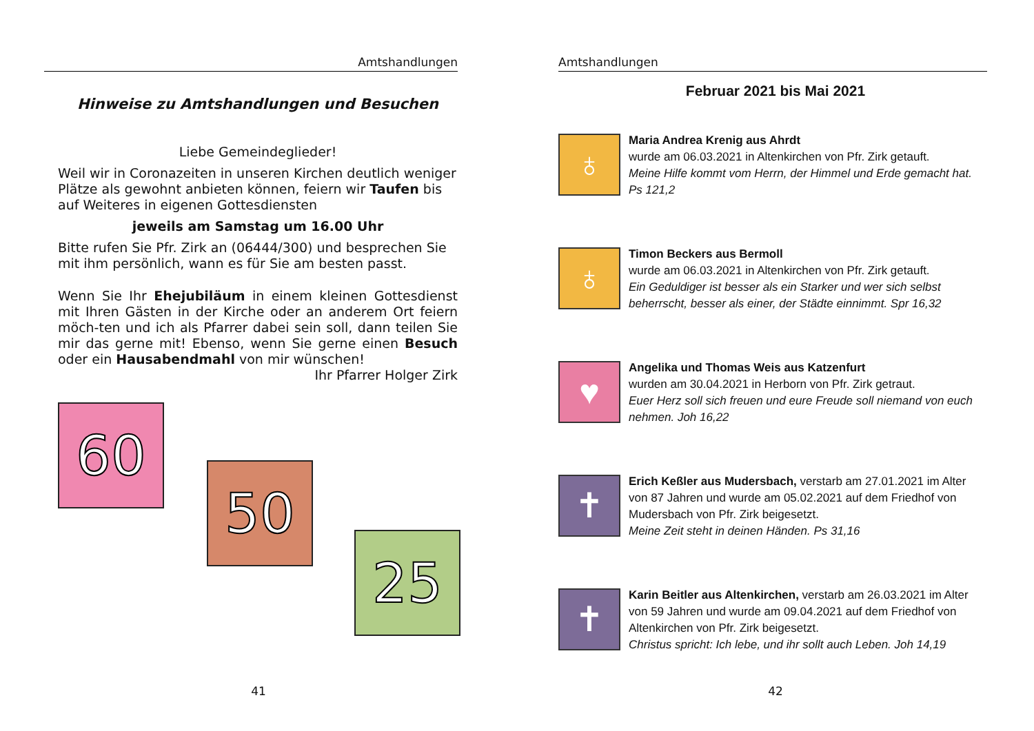Amtshandlungen
Hinweise zu Amtshandlungen und Besuchen
Liebe Gemeindeglieder!
Weil wir in Coronazeiten in unseren Kirchen deutlich weniger Plätze als gewohnt anbieten können, feiern wir Taufen bis auf Weiteres in eigenen Gottesdiensten
jeweils am Samstag um 16.00 Uhr
Bitte rufen Sie Pfr. Zirk an (06444/300) und besprechen Sie mit ihm persönlich, wann es für Sie am besten passt.
Wenn Sie Ihr Ehejubiläum in einem kleinen Gottesdienst mit Ihren Gästen in der Kirche oder an anderem Ort feiern möch-ten und ich als Pfarrer dabei sein soll, dann teilen Sie mir das gerne mit! Ebenso, wenn Sie gerne einen Besuch oder ein Hausabendmahl von mir wünschen!
Ihr Pfarrer Holger Zirk
60
50
25
41
Amtshandlungen
Februar 2021 bis Mai 2021
♁
Maria Andrea Krenig aus Ahrdt
wurde am 06.03.2021 in Altenkirchen von Pfr. Zirk getauft.
Meine Hilfe kommt vom Herrn, der Himmel und Erde gemacht hat. Ps 121,2
♁
Timon Beckers aus Bermoll
wurde am 06.03.2021 in Altenkirchen von Pfr. Zirk getauft.
Ein Geduldiger ist besser als ein Starker und wer sich selbst beherrscht, besser als einer, der Städte einnimmt. Spr 16,32
♥
Angelika und Thomas Weis aus Katzenfurt
wurden am 30.04.2021 in Herborn von Pfr. Zirk getraut.
Euer Herz soll sich freuen und eure Freude soll niemand von euch nehmen. Joh 16,22
✝
Erich Keßler aus Mudersbach, verstarb am 27.01.2021 im Alter von 87 Jahren und wurde am 05.02.2021 auf dem Friedhof von Mudersbach von Pfr. Zirk beigesetzt.
Meine Zeit steht in deinen Händen. Ps 31,16
✝
Karin Beitler aus Altenkirchen, verstarb am 26.03.2021 im Alter von 59 Jahren und wurde am 09.04.2021 auf dem Friedhof von Altenkirchen von Pfr. Zirk beigesetzt.
Christus spricht: Ich lebe, und ihr sollt auch Leben. Joh 14,19
42